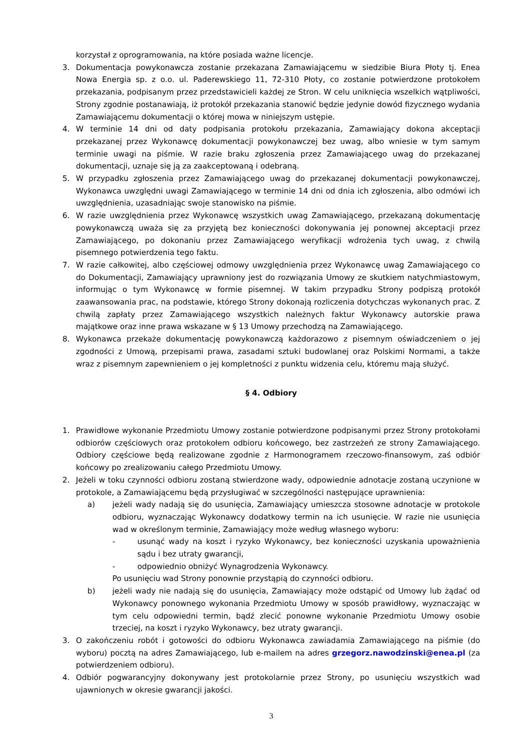korzystał z oprogramowania, na które posiada ważne licencje.
3. Dokumentacja powykonawcza zostanie przekazana Zamawiającemu w siedzibie Biura Płoty tj. Enea Nowa Energia sp. z o.o. ul. Paderewskiego 11, 72-310 Płoty, co zostanie potwierdzone protokołem przekazania, podpisanym przez przedstawicieli każdej ze Stron. W celu uniknięcia wszelkich wątpliwości, Strony zgodnie postanawiają, iż protokół przekazania stanowić będzie jedynie dowód fizycznego wydania Zamawiającemu dokumentacji o której mowa w niniejszym ustępie.
4. W terminie 14 dni od daty podpisania protokołu przekazania, Zamawiający dokona akceptacji przekazanej przez Wykonawcę dokumentacji powykonawczej bez uwag, albo wniesie w tym samym terminie uwagi na piśmie. W razie braku zgłoszenia przez Zamawiającego uwag do przekazanej dokumentacji, uznaje się ją za zaakceptowaną i odebraną.
5. W przypadku zgłoszenia przez Zamawiającego uwag do przekazanej dokumentacji powykonawczej, Wykonawca uwzględni uwagi Zamawiającego w terminie 14 dni od dnia ich zgłoszenia, albo odmówi ich uwzględnienia, uzasadniając swoje stanowisko na piśmie.
6. W razie uwzględnienia przez Wykonawcę wszystkich uwag Zamawiającego, przekazaną dokumentację powykonawczą uważa się za przyjętą bez konieczności dokonywania jej ponownej akceptacji przez Zamawiającego, po dokonaniu przez Zamawiającego weryfikacji wdrożenia tych uwag, z chwilą pisemnego potwierdzenia tego faktu.
7. W razie całkowitej, albo częściowej odmowy uwzględnienia przez Wykonawcę uwag Zamawiającego co do Dokumentacji, Zamawiający uprawniony jest do rozwiązania Umowy ze skutkiem natychmiastowym, informując o tym Wykonawcę w formie pisemnej. W takim przypadku Strony podpiszą protokół zaawansowania prac, na podstawie, którego Strony dokonają rozliczenia dotychczas wykonanych prac. Z chwilą zapłaty przez Zamawiającego wszystkich należnych faktur Wykonawcy autorskie prawa majątkowe oraz inne prawa wskazane w § 13 Umowy przechodzą na Zamawiającego.
8. Wykonawca przekaże dokumentację powykonawczą każdorazowo z pisemnym oświadczeniem o jej zgodności z Umową, przepisami prawa, zasadami sztuki budowlanej oraz Polskimi Normami, a także wraz z pisemnym zapewnieniem o jej kompletności z punktu widzenia celu, któremu mają służyć.
§ 4. Odbiory
1. Prawidłowe wykonanie Przedmiotu Umowy zostanie potwierdzone podpisanymi przez Strony protokołami odbiorów częściowych oraz protokołem odbioru końcowego, bez zastrzeżeń ze strony Zamawiającego. Odbiory częściowe będą realizowane zgodnie z Harmonogramem rzeczowo-finansowym, zaś odbiór końcowy po zrealizowaniu całego Przedmiotu Umowy.
2. Jeżeli w toku czynności odbioru zostaną stwierdzone wady, odpowiednie adnotacje zostaną uczynione w protokole, a Zamawiającemu będą przysługiwać w szczególności następujące uprawnienia:
a) jeżeli wady nadają się do usunięcia, Zamawiający umieszcza stosowne adnotacje w protokole odbioru, wyznaczając Wykonawcy dodatkowy termin na ich usunięcie. W razie nie usunięcia wad w określonym terminie, Zamawiający może według własnego wyboru:
- usunąć wady na koszt i ryzyko Wykonawcy, bez konieczności uzyskania upoważnienia sądu i bez utraty gwarancji,
- odpowiednio obniżyć Wynagrodzenia Wykonawcy.
Po usunięciu wad Strony ponownie przystąpią do czynności odbioru.
b) jeżeli wady nie nadają się do usunięcia, Zamawiający może odstąpić od Umowy lub żądać od Wykonawcy ponownego wykonania Przedmiotu Umowy w sposób prawidłowy, wyznaczając w tym celu odpowiedni termin, bądź zlecić ponowne wykonanie Przedmiotu Umowy osobie trzeciej, na koszt i ryzyko Wykonawcy, bez utraty gwarancji.
3. O zakończeniu robót i gotowości do odbioru Wykonawca zawiadamia Zamawiającego na piśmie (do wyboru) pocztą na adres Zamawiającego, lub e-mailem na adres grzegorz.nawodzinski@enea.pl (za potwierdzeniem odbioru).
4. Odbiór pogwarancyjny dokonywany jest protokolarnie przez Strony, po usunięciu wszystkich wad ujawnionych w okresie gwarancji jakości.
3